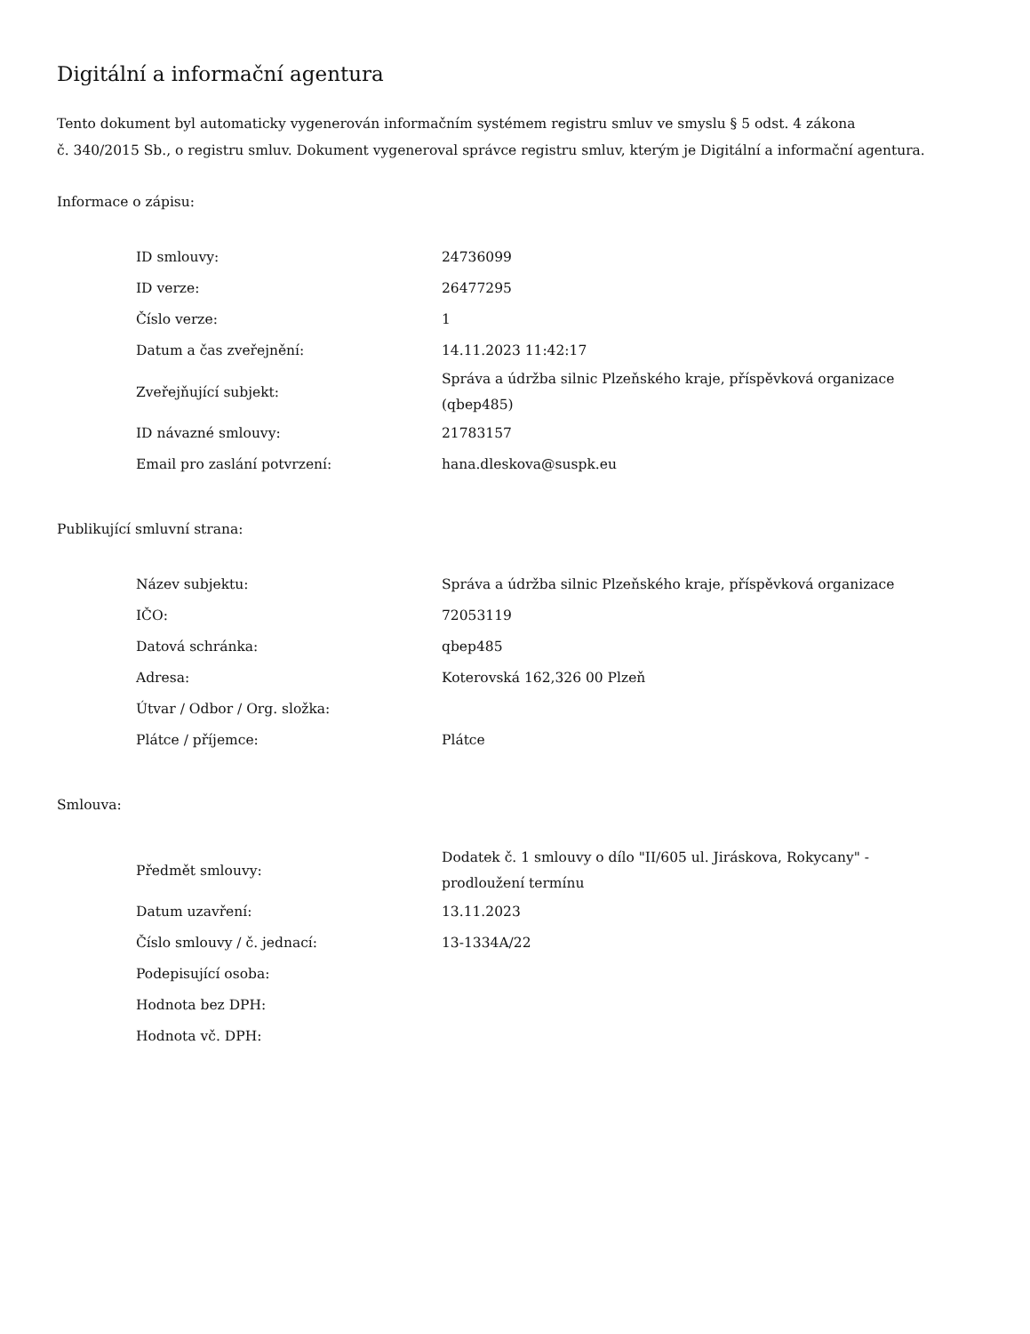Digitální a informační agentura
Tento dokument byl automaticky vygenerován informačním systémem registru smluv ve smyslu § 5 odst. 4 zákona
č. 340/2015 Sb., o registru smluv. Dokument vygeneroval správce registru smluv, kterým je Digitální a informační agentura.
Informace o zápisu:
| ID smlouvy: | 24736099 |
| ID verze: | 26477295 |
| Číslo verze: | 1 |
| Datum a čas zveřejnění: | 14.11.2023 11:42:17 |
| Zveřejňující subjekt: | Správa a údržba silnic Plzeňského kraje, příspěvková organizace (qbep485) |
| ID návazné smlouvy: | 21783157 |
| Email pro zaslání potvrzení: | hana.dleskova@suspk.eu |
Publikující smluvní strana:
| Název subjektu: | Správa a údržba silnic Plzeňského kraje, příspěvková organizace |
| IČO: | 72053119 |
| Datová schránka: | qbep485 |
| Adresa: | Koterovská 162,326 00 Plzeň |
| Útvar / Odbor / Org. složka: | |
| Plátce / příjemce: | Plátce |
Smlouva:
| Předmět smlouvy: | Dodatek č. 1 smlouvy o dílo "II/605 ul. Jiráskova, Rokycany" - prodloužení termínu |
| Datum uzavření: | 13.11.2023 |
| Číslo smlouvy / č. jednací: | 13-1334A/22 |
| Podepisující osoba: | |
| Hodnota bez DPH: | |
| Hodnota vč. DPH: | |